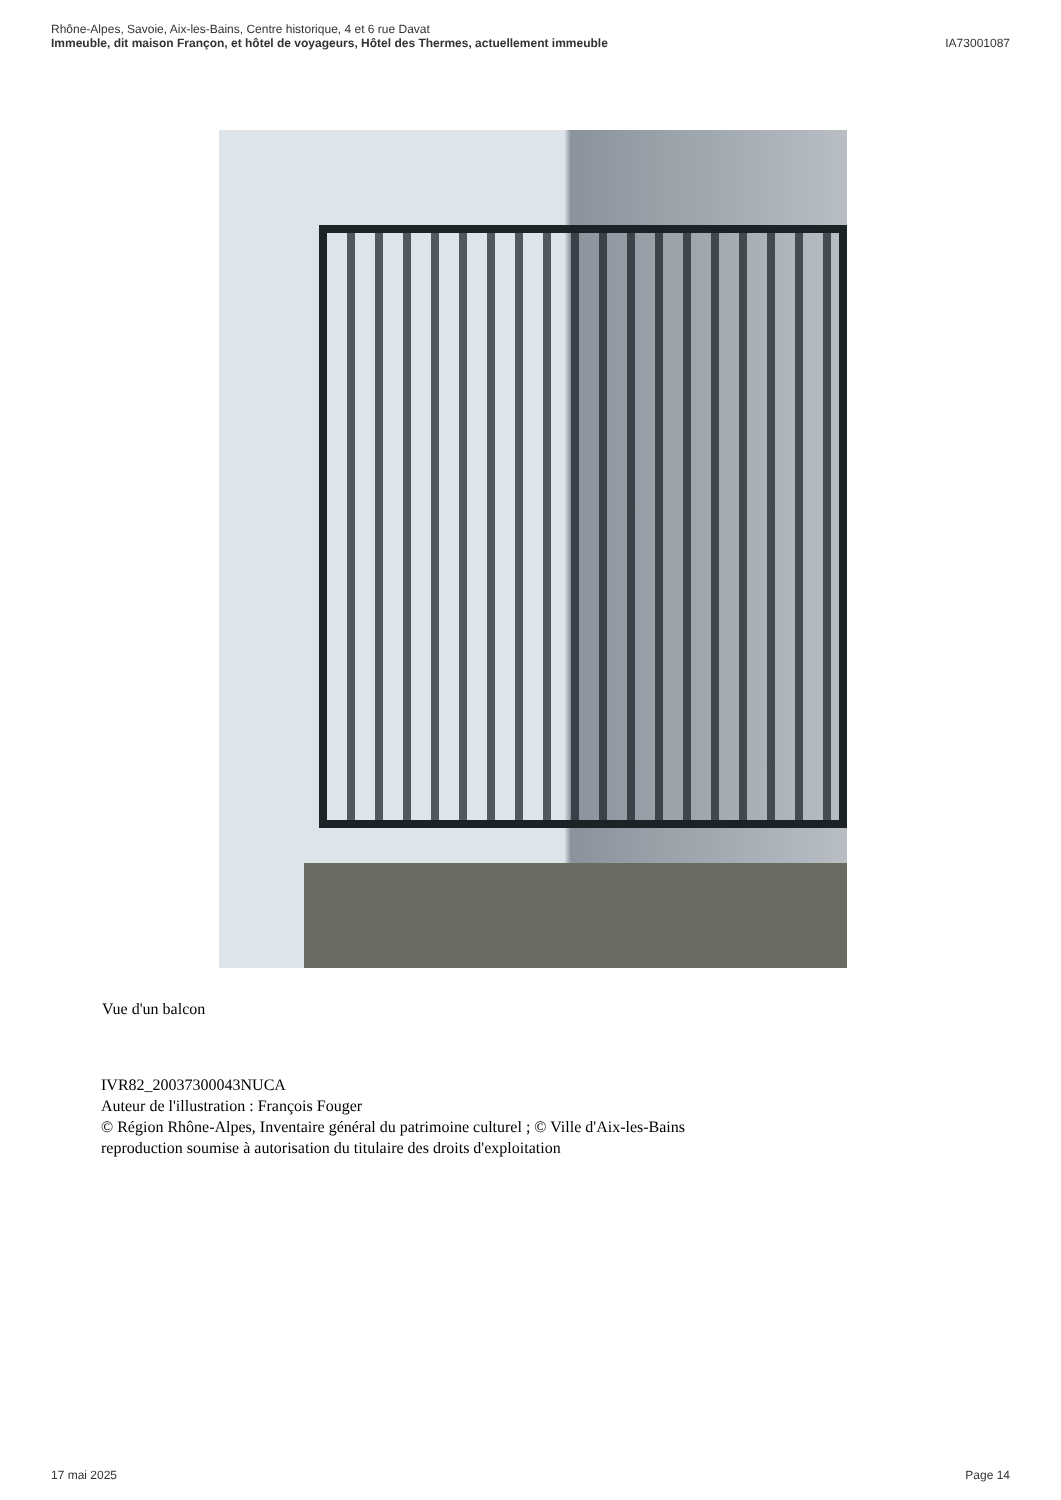Rhône-Alpes, Savoie, Aix-les-Bains, Centre historique, 4 et 6 rue Davat
Immeuble, dit maison Françon, et hôtel de voyageurs, Hôtel des Thermes, actuellement immeuble IA73001087
Vue d'un balcon
IVR82_20037300043NUCA
Auteur de l'illustration : François Fouger
© Région Rhône-Alpes, Inventaire général du patrimoine culturel ; © Ville d'Aix-les-Bains
reproduction soumise à autorisation du titulaire des droits d'exploitation
17 mai 2025 Page 14